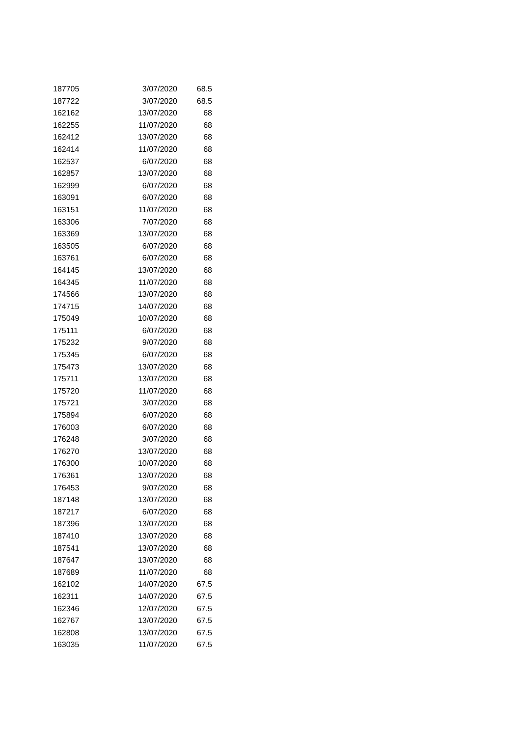| 187705 | 3/07/2020 | 68.5 |
| 187722 | 3/07/2020 | 68.5 |
| 162162 | 13/07/2020 | 68 |
| 162255 | 11/07/2020 | 68 |
| 162412 | 13/07/2020 | 68 |
| 162414 | 11/07/2020 | 68 |
| 162537 | 6/07/2020 | 68 |
| 162857 | 13/07/2020 | 68 |
| 162999 | 6/07/2020 | 68 |
| 163091 | 6/07/2020 | 68 |
| 163151 | 11/07/2020 | 68 |
| 163306 | 7/07/2020 | 68 |
| 163369 | 13/07/2020 | 68 |
| 163505 | 6/07/2020 | 68 |
| 163761 | 6/07/2020 | 68 |
| 164145 | 13/07/2020 | 68 |
| 164345 | 11/07/2020 | 68 |
| 174566 | 13/07/2020 | 68 |
| 174715 | 14/07/2020 | 68 |
| 175049 | 10/07/2020 | 68 |
| 175111 | 6/07/2020 | 68 |
| 175232 | 9/07/2020 | 68 |
| 175345 | 6/07/2020 | 68 |
| 175473 | 13/07/2020 | 68 |
| 175711 | 13/07/2020 | 68 |
| 175720 | 11/07/2020 | 68 |
| 175721 | 3/07/2020 | 68 |
| 175894 | 6/07/2020 | 68 |
| 176003 | 6/07/2020 | 68 |
| 176248 | 3/07/2020 | 68 |
| 176270 | 13/07/2020 | 68 |
| 176300 | 10/07/2020 | 68 |
| 176361 | 13/07/2020 | 68 |
| 176453 | 9/07/2020 | 68 |
| 187148 | 13/07/2020 | 68 |
| 187217 | 6/07/2020 | 68 |
| 187396 | 13/07/2020 | 68 |
| 187410 | 13/07/2020 | 68 |
| 187541 | 13/07/2020 | 68 |
| 187647 | 13/07/2020 | 68 |
| 187689 | 11/07/2020 | 68 |
| 162102 | 14/07/2020 | 67.5 |
| 162311 | 14/07/2020 | 67.5 |
| 162346 | 12/07/2020 | 67.5 |
| 162767 | 13/07/2020 | 67.5 |
| 162808 | 13/07/2020 | 67.5 |
| 163035 | 11/07/2020 | 67.5 |